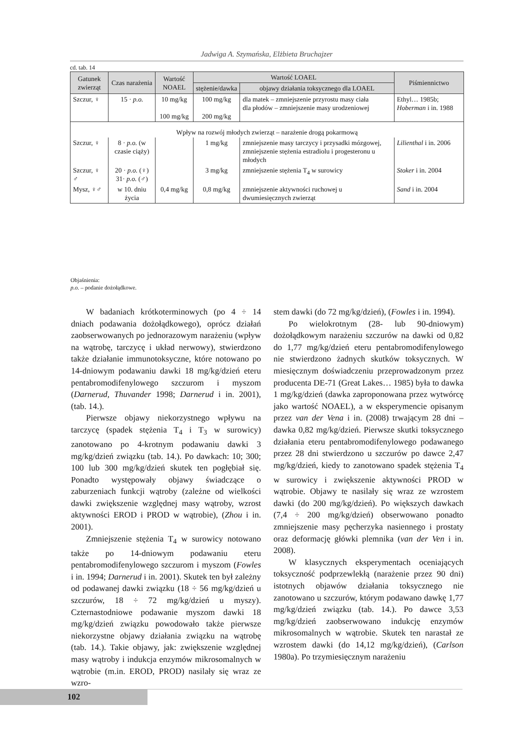Jadwiga A. Szymańska, Elżbieta Bruchajzer
cd. tab. 14
| Gatunek zwierząt | Czas narażenia | Wartość NOAEL | Wartość LOAEL | | Piśmiennictwo |
| --- | --- | --- | --- | --- | --- |
| | | | stężenie/dawka | objawy działania toksycznego dla LOAEL | |
| Szczur, ♀ | 15 · p.o. | 10 mg/kg 100 mg/kg | 100 mg/kg 200 mg/kg | dla matek – zmniejszenie przyrostu masy ciała dla płodów – zmniejszenie masy urodzeniowej | Ethyl… 1985b; Hoberman i in. 1988 |
| Wpływ na rozwój młodych zwierząt – narażenie drogą pokarmową | | | | | |
| Szczur, ♀ | 8 · p.o. (w czasie ciąży) | | 1 mg/kg | zmniejszenie masy tarczycy i przysadki mózgowej, zmniejszenie stężenia estradiolu i progesteronu u młodych | Lilienthal i in. 2006 |
| Szczur, ♀ ♂ | 20 · p.o. (♀) 31· p.o. (♂) | | 3 mg/kg | zmniejszenie stężenia T<sub>4</sub> w surowicy | Stoker i in. 2004 |
| Mysz, ♀♂ | w 10. dniu życia | 0,4 mg/kg | 0,8 mg/kg | zmniejszenie aktywności ruchowej u dwumiesięcznych zwierząt | Sand i in. 2004 |
Objaśnienia:
p.o. – podanie dożołądkowe.
W badaniach krótkoterminowych (po 4 ÷ 14 dniach podawania dożołądkowego), oprócz działań zaobserwowanych po jednorazowym narażeniu (wpływ na wątrobę, tarczycę i układ nerwowy), stwierdzono także działanie immunotoksyczne, które notowano po 14-dniowym podawaniu dawki 18 mg/kg/dzień eteru pentabromodifenylowego szczurom i myszom (Darnerud, Thuvander 1998; Darnerud i in. 2001), (tab. 14.).
Pierwsze objawy niekorzystnego wpływu na tarczycę (spadek stężenia T<sub>4</sub> i T<sub>3</sub> w surowicy) zanotowano po 4-krotnym podawaniu dawki 3 mg/kg/dzień związku (tab. 14.). Po dawkach: 10; 300; 100 lub 300 mg/kg/dzień skutek ten pogłębiał się. Ponadto występowały objawy świadczące o zaburzeniach funkcji wątroby (zależne od wielkości dawki zwiększenie względnej masy wątroby, wzrost aktywności EROD i PROD w wątrobie), (Zhou i in. 2001).
Zmniejszenie stężenia T<sub>4</sub> w surowicy notowano także po 14-dniowym podawaniu eteru pentabromodifenylowego szczurom i myszom (Fowles i in. 1994; Darnerud i in. 2001). Skutek ten był zależny od podawanej dawki związku (18 ÷ 56 mg/kg/dzień u szczurów, 18 ÷ 72 mg/kg/dzień u myszy). Czternastodniowe podawanie myszom dawki 18 mg/kg/dzień związku powodowało także pierwsze niekorzystne objawy działania związku na wątrobę (tab. 14.). Takie objawy, jak: zwiększenie względnej masy wątroby i indukcja enzymów mikrosomalnych w wątrobie (m.in. EROD, PROD) nasilały się wraz ze wzro-
stem dawki (do 72 mg/kg/dzień), (Fowles i in. 1994).
Po wielokrotnym (28- lub 90-dniowym) dożołądkowym narażeniu szczurów na dawki od 0,82 do 1,77 mg/kg/dzień eteru pentabromodifenylowego nie stwierdzono żadnych skutków toksycznych. W miesięcznym doświadczeniu przeprowadzonym przez producenta DE-71 (Great Lakes… 1985) była to dawka 1 mg/kg/dzień (dawka zaproponowana przez wytwórcę jako wartość NOAEL), a w eksperymencie opisanym przez van der Vena i in. (2008) trwającym 28 dni – dawka 0,82 mg/kg/dzień. Pierwsze skutki toksycznego działania eteru pentabromodifenylowego podawanego przez 28 dni stwierdzono u szczurów po dawce 2,47 mg/kg/dzień, kiedy to zanotowano spadek stężenia T<sub>4</sub> w surowicy i zwiększenie aktywności PROD w wątrobie. Objawy te nasilały się wraz ze wzrostem dawki (do 200 mg/kg/dzień). Po większych dawkach (7,4 ÷ 200 mg/kg/dzień) obserwowano ponadto zmniejszenie masy pęcherzyka nasiennego i prostaty oraz deformację główki plemnika (van der Ven i in. 2008).
W klasycznych eksperymentach oceniających toksyczność podprzewlekłą (narażenie przez 90 dni) istotnych objawów działania toksycznego nie zanotowano u szczurów, którym podawano dawkę 1,77 mg/kg/dzień związku (tab. 14.). Po dawce 3,53 mg/kg/dzień zaobserwowano indukcję enzymów mikrosomalnych w wątrobie. Skutek ten narastał ze wzrostem dawki (do 14,12 mg/kg/dzień), (Carlson 1980a). Po trzymiesięcznym narażeniu
102